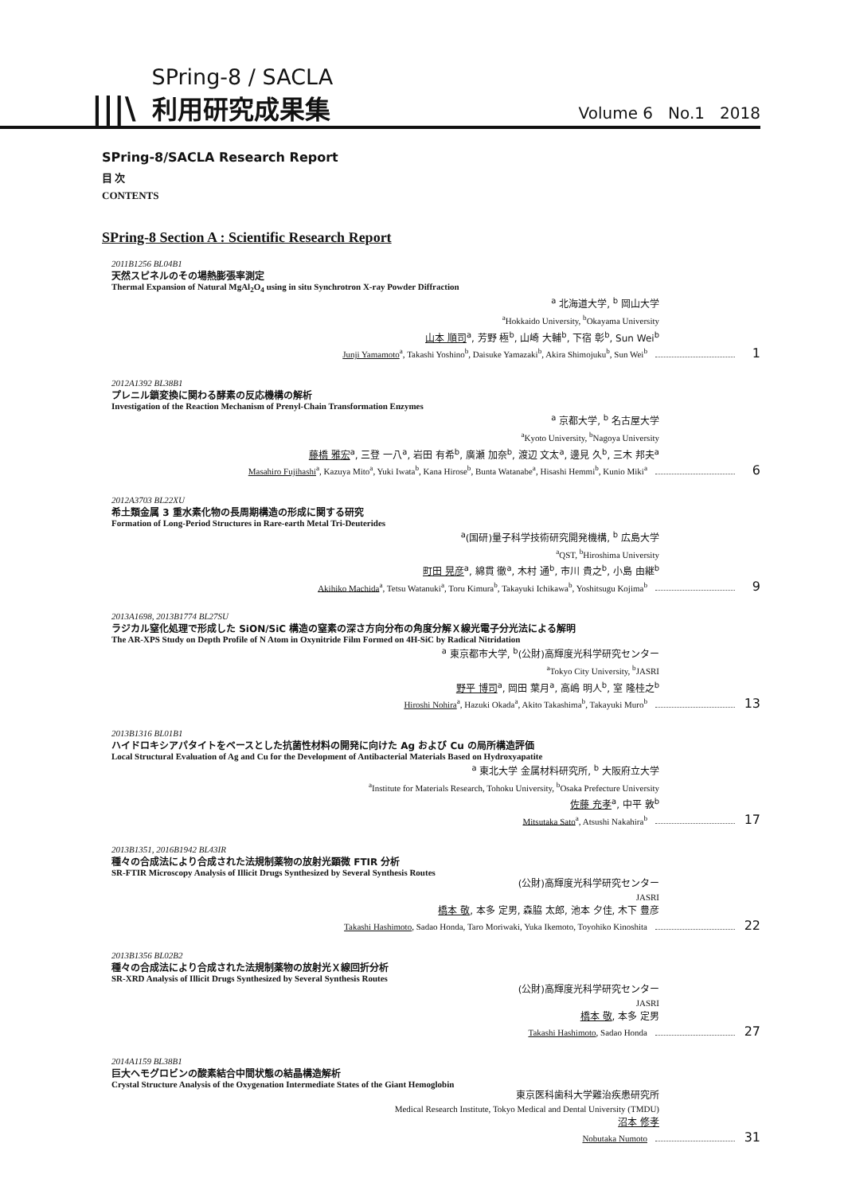|||\
SPring-8 / SACLA
利用研究成果集
Volume 6 No.1 2018
SPring-8/SACLA Research Report
目 次
CONTENTS
SPring-8 Section A : Scientific Research Report
2011B1256 BL04B1
天然スピネルのその場熱膨張率測定
Thermal Expansion of Natural MgAl<sub>2</sub>O<sub>4</sub> using in situ Synchrotron X-ray Powder Diffraction
<sup>a</sup> 北海道大学, <sup>b</sup> 岡山大学
<sup>a</sup> Hokkaido University, <sup>b</sup>Okayama University
山本 順司<sup>a</sup>, 芳野 極<sup>b</sup>, 山崎 大輔<sup>b</sup>, 下宿 彰<sup>b</sup>, Sun Wei<sup>b</sup>
Junji Yamamoto<sup>a</sup>, Takashi Yoshino<sup>b</sup>, Daisuke Yamazaki<sup>b</sup>, Akira Shimojuku<sup>b</sup>, Sun Wei<sup>b</sup> 1
2012A1392 BL38B1
プレニル鎖変換に関わる酵素の反応機構の解析
Investigation of the Reaction Mechanism of Prenyl-Chain Transformation Enzymes
<sup>a</sup> 京都大学, <sup>b</sup> 名古屋大学
<sup>a</sup> Kyoto University, <sup>b</sup>Nagoya University
藤橋 雅宏<sup>a</sup>, 三登 一八<sup>a</sup>, 岩田 有希<sup>b</sup>, 廣瀬 加奈<sup>b</sup>, 渡辺 文太<sup>a</sup>, 邊見 久<sup>b</sup>, 三木 邦夫<sup>a</sup>
Masahiro Fujihashi<sup>a</sup>, Kazuya Mito<sup>a</sup>, Yuki Iwata<sup>b</sup>, Kana Hirose<sup>b</sup>, Bunta Watanabe<sup>a</sup>, Hisashi Hemmi<sup>b</sup>, Kunio Miki<sup>a</sup> 6
2012A3703 BL22XU
希土類金属 3 重水素化物の長周期構造の形成に関する研究
Formation of Long-Period Structures in Rare-earth Metal Tri-Deuterides
<sup>a</sup> (国研)量子科学技術研究開発機構, <sup>b</sup> 広島大学
<sup>a</sup> QST, <sup>b</sup>Hiroshima University
町田 晃彦<sup>a</sup>, 綿貫 徹<sup>a</sup>, 木村 通<sup>b</sup>, 市川 貴之<sup>b</sup>, 小島 由継<sup>b</sup>
Akihiko Machida<sup>a</sup>, Tetsu Watanuki<sup>a</sup>, Toru Kimura<sup>b</sup>, Takayuki Ichikawa<sup>b</sup>, Yoshitsugu Kojima<sup>b</sup> 9
2013A1698, 2013B1774 BL27SU
ラジカル窒化処理で形成した SiON/SiC 構造の窒素の深さ方向分布の角度分解Ｘ線光電子分光法による解明
The AR-XPS Study on Depth Profile of N Atom in Oxynitride Film Formed on 4H-SiC by Radical Nitridation
<sup>a</sup> 東京都市大学, <sup>b</sup>(公財)高輝度光科学研究センター
<sup>a</sup> Tokyo City University, <sup>b</sup>JASRI
野平 博司<sup>a</sup>, 岡田 葉月<sup>a</sup>, 高嶋 明人<sup>b</sup>, 室 隆桂之<sup>b</sup>
Hiroshi Nohira<sup>a</sup>, Hazuki Okada<sup>a</sup>, Akito Takashima<sup>b</sup>, Takayuki Muro<sup>b</sup> 13
2013B1316 BL01B1
ハイドロキシアパタイトをベースとした抗菌性材料の開発に向けた Ag および Cu の局所構造評価
Local Structural Evaluation of Ag and Cu for the Development of Antibacterial Materials Based on Hydroxyapatite
<sup>a</sup> 東北大学 金属材料研究所, <sup>b</sup> 大阪府立大学
<sup>a</sup> Institute for Materials Research, Tohoku University, <sup>b</sup>Osaka Prefecture University
佐藤 充孝<sup>a</sup>, 中平 敦<sup>b</sup>
Mitsutaka Sato<sup>a</sup>, Atsushi Nakahira<sup>b</sup> 17
2013B1351, 2016B1942 BL43IR
種々の合成法により合成された法規制薬物の放射光顕微 FTIR 分析
SR-FTIR Microscopy Analysis of Illicit Drugs Synthesized by Several Synthesis Routes
(公財)高輝度光科学研究センター
JASRI
橋本 敬, 本多 定男, 森脇 太郎, 池本 夕佳, 木下 豊彦
Takashi Hashimoto, Sadao Honda, Taro Moriwaki, Yuka Ikemoto, Toyohiko Kinoshita 22
2013B1356 BL02B2
種々の合成法により合成された法規制薬物の放射光Ｘ線回折分析
SR-XRD Analysis of Illicit Drugs Synthesized by Several Synthesis Routes
(公財)高輝度光科学研究センター
JASRI
橋本 敬, 本多 定男
Takashi Hashimoto, Sadao Honda 27
2014A1159 BL38B1
巨大ヘモグロビンの酸素結合中間状態の結晶構造解析
Crystal Structure Analysis of the Oxygenation Intermediate States of the Giant Hemoglobin
東京医科歯科大学難治疾患研究所
Medical Research Institute, Tokyo Medical and Dental University (TMDU)
沼本 修孝
Nobutaka Numoto 31